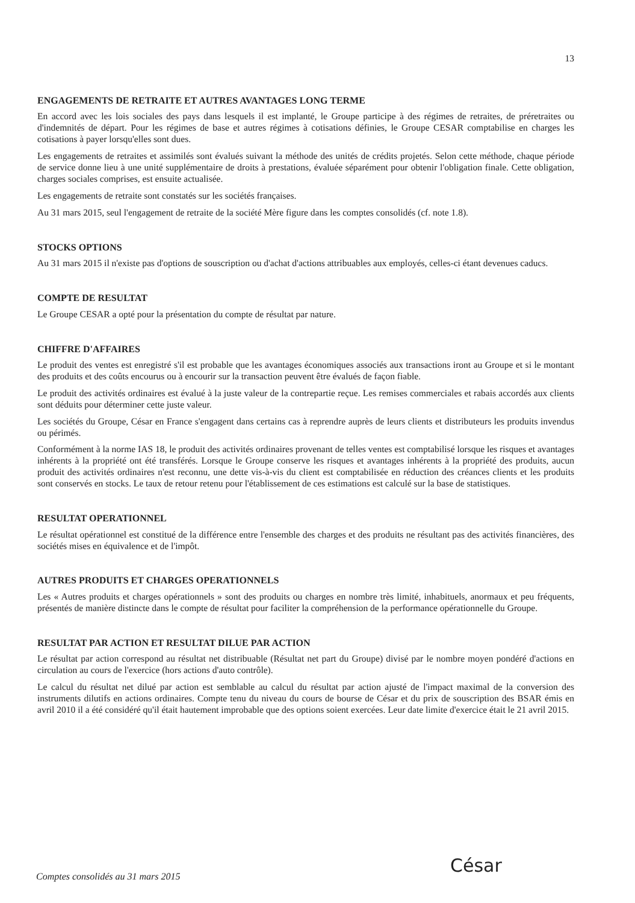13
ENGAGEMENTS DE RETRAITE ET AUTRES AVANTAGES LONG TERME
En accord avec les lois sociales des pays dans lesquels il est implanté, le Groupe participe à des régimes de retraites, de préretraites ou d'indemnités de départ. Pour les régimes de base et autres régimes à cotisations définies, le Groupe CESAR comptabilise en charges les cotisations à payer lorsqu'elles sont dues.
Les engagements de retraites et assimilés sont évalués suivant la méthode des unités de crédits projetés. Selon cette méthode, chaque période de service donne lieu à une unité supplémentaire de droits à prestations, évaluée séparément pour obtenir l'obligation finale. Cette obligation, charges sociales comprises, est ensuite actualisée.
Les engagements de retraite sont constatés sur les sociétés françaises.
Au 31 mars 2015, seul l'engagement de retraite de la société Mère figure dans les comptes consolidés (cf. note 1.8).
STOCKS OPTIONS
Au 31 mars 2015 il n'existe pas d'options de souscription ou d'achat d'actions attribuables aux employés, celles-ci étant devenues caducs.
COMPTE DE RESULTAT
Le Groupe CESAR a opté pour la présentation du compte de résultat par nature.
CHIFFRE D'AFFAIRES
Le produit des ventes est enregistré s'il est probable que les avantages économiques associés aux transactions iront au Groupe et si le montant des produits et des coûts encourus ou à encourir sur la transaction peuvent être évalués de façon fiable.
Le produit des activités ordinaires est évalué à la juste valeur de la contrepartie reçue. Les remises commerciales et rabais accordés aux clients sont déduits pour déterminer cette juste valeur.
Les sociétés du Groupe, César en France s'engagent dans certains cas à reprendre auprès de leurs clients et distributeurs les produits invendus ou périmés.
Conformément à la norme IAS 18, le produit des activités ordinaires provenant de telles ventes est comptabilisé lorsque les risques et avantages inhérents à la propriété ont été transférés. Lorsque le Groupe conserve les risques et avantages inhérents à la propriété des produits, aucun produit des activités ordinaires n'est reconnu, une dette vis-à-vis du client est comptabilisée en réduction des créances clients et les produits sont conservés en stocks. Le taux de retour retenu pour l'établissement de ces estimations est calculé sur la base de statistiques.
RESULTAT OPERATIONNEL
Le résultat opérationnel est constitué de la différence entre l'ensemble des charges et des produits ne résultant pas des activités financières, des sociétés mises en équivalence et de l'impôt.
AUTRES PRODUITS ET CHARGES OPERATIONNELS
Les « Autres produits et charges opérationnels » sont des produits ou charges en nombre très limité, inhabituels, anormaux et peu fréquents, présentés de manière distincte dans le compte de résultat pour faciliter la compréhension de la performance opérationnelle du Groupe.
RESULTAT PAR ACTION ET RESULTAT DILUE PAR ACTION
Le résultat par action correspond au résultat net distribuable (Résultat net part du Groupe) divisé par le nombre moyen pondéré d'actions en circulation au cours de l'exercice (hors actions d'auto contrôle).
Le calcul du résultat net dilué par action est semblable au calcul du résultat par action ajusté de l'impact maximal de la conversion des instruments dilutifs en actions ordinaires. Compte tenu du niveau du cours de bourse de César et du prix de souscription des BSAR émis en avril 2010 il a été considéré qu'il était hautement improbable que des options soient exercées. Leur date limite d'exercice était le 21 avril 2015.
César
Comptes consolidés au 31 mars 2015